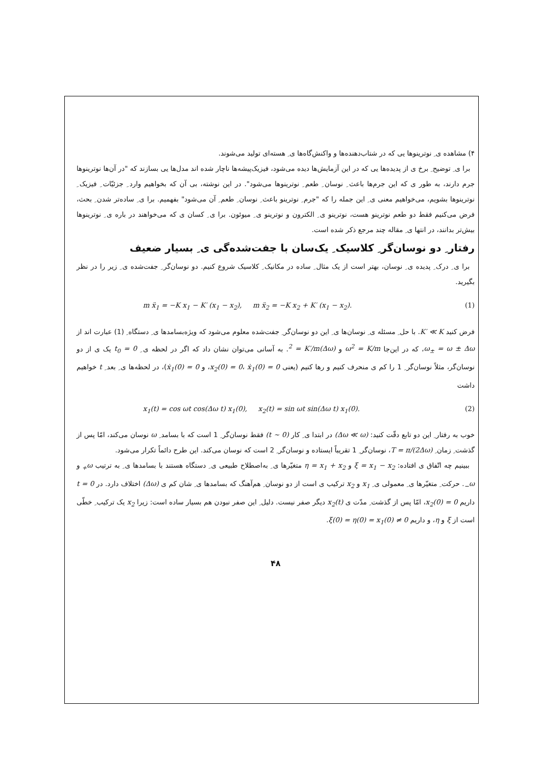۴) مشاهده ی ِ نوترینوها یی که در شتاب‌دهنده‌ها و واکنش‌گاه‌ها ی ِ هسته‌ای تولید می‌شوند.
برا ی ِ توضیح ِ برخ ی از پدیده‌ها یی که در این آزمایش‌ها دیده می‌شود، فیزیک‌پیشه‌ها ناچار شده اند مدل‌ها یی بسازند که "در آن‌ها نوترینوها جرم دارند، به طور ی که این جرم‌ها باعث ِ نوسان ِ طعم ِ نوترینوها می‌شود". در این نوشته، بی آن که بخواهیم وارد ِ جزئیّات ِ فیزیک ِ نوترینوها بشویم، می‌خواهیم معنی ی ِ این جمله را که "جرم ِ نوترینو باعث ِ نوسان ِ طعم ِ آن می‌شود" بفهمیم. برا ی ِ ساده‌تر شدن ِ بحث، فرض می‌کنیم فقط دو طعم نوترینو هست، نوترینو ی ِ الکترون و نوترینو ی ِ میوئون. برا ی ِ کسان ی که می‌خواهند در باره ی ِ نوترینوها بیش‌تر بدانند، در انتها ی ِ مقاله چند مرجع ذکر شده است.
رفتار ِ دو نوسان‌گر ِ کلاسیک ِ یک‌سان با جفت‌شده‌گی ی ِ بسیار ضعیف
برا ی ِ درک ِ پدیده ی ِ نوسان، بهتر است از یک مثال ِ ساده در مکانیک ِ کلاسیک شروع کنیم. دو نوسان‌گر ِ جفت‌شده ی ِ زیر را در نظر بگیرید.
m ẍ<sub>1</sub> = −K x<sub>1</sub> − K′ (x<sub>1</sub> − x<sub>2</sub>), m ẍ<sub>2</sub> = −K x<sub>2</sub> + K′ (x<sub>1</sub> − x<sub>2</sub>). (1)
فرض کنید K′ ≪ K. با حل ِ مسئله ی ِ نوسان‌ها ی ِ این دو نوسان‌گر ِ جفت‌شده معلوم می‌شود که ویژه‌بسامدها ی ِ دستگاه ِ (1) عبارت اند از ω<sub>±</sub> = ω ± Δω، که در این‌جا ω<sup>2</sup> = K/m و (Δω)<sup>2</sup> = K′/m. به آسانی می‌توان نشان داد که اگر در لحظه ی ِ t<sub>0</sub> = 0 یک ی از دو نوسان‌گر، مثلاً نوسان‌گر ِ 1 را کم ی منحرف کنیم و رها کنیم (یعنی x<sub>2</sub>(0) = 0، ẋ<sub>1</sub>(0) = 0، و ẋ<sub>1</sub>(0) = 0)، در لحظه‌ها ی ِ بعد ِ t خواهیم داشت
x<sub>1</sub>(t) = cos ωt cos(Δω t) x<sub>1</sub>(0), x<sub>2</sub>(t) = sin ωt sin(Δω t) x<sub>1</sub>(0). (2)
خوب به رفتار ِ این دو تابع دقّت کنید: (Δω ≪ ω) در ابتدا ی ِ کار (t ∼ 0) فقط نوسان‌گر ِ 1 است که با بسامد ِ ω نوسان می‌کند، امّا پس از گذشت ِ زمان ِ T = π/(2Δω)، نوسان‌گر ِ 1 تقریباً ایستاده و نوسان‌گر ِ 2 است که نوسان می‌کند. این طرح دائماً تکرار می‌شود.
ببینیم چه اتّفاق ی افتاده: ξ = x<sub>1</sub> − x<sub>2</sub> و η = x<sub>1</sub> + x<sub>2</sub> متغیّرها ی ِ به‌اصطلاح طبیعی ی ِ دستگاه هستند با بسامدها ی ِ به ترتیب ω<sub>+</sub> و ω<sub>−</sub>. حرکت ِ متغیّرها ی ِ معمولی ی ِ x<sub>1</sub> و x<sub>2</sub> ترکیب ی است از دو نوسان ِ هم‌آهنگ که بسامدها ی ِ شان کم ی (Δω) اختلاف دارد. در t = 0 داریم x<sub>2</sub>(0) = 0، امّا پس از گذشت ِ مدّت ی x<sub>2</sub>(t) دیگر صفر نیست. دلیل ِ این صفر نبودن هم بسیار ساده است: زیرا x<sub>2</sub> یک ترکیب ِ خطّی است از ξ و η، و داریم ξ(0) = η(0) = x<sub>1</sub>(0) ≠ 0.
۴۸